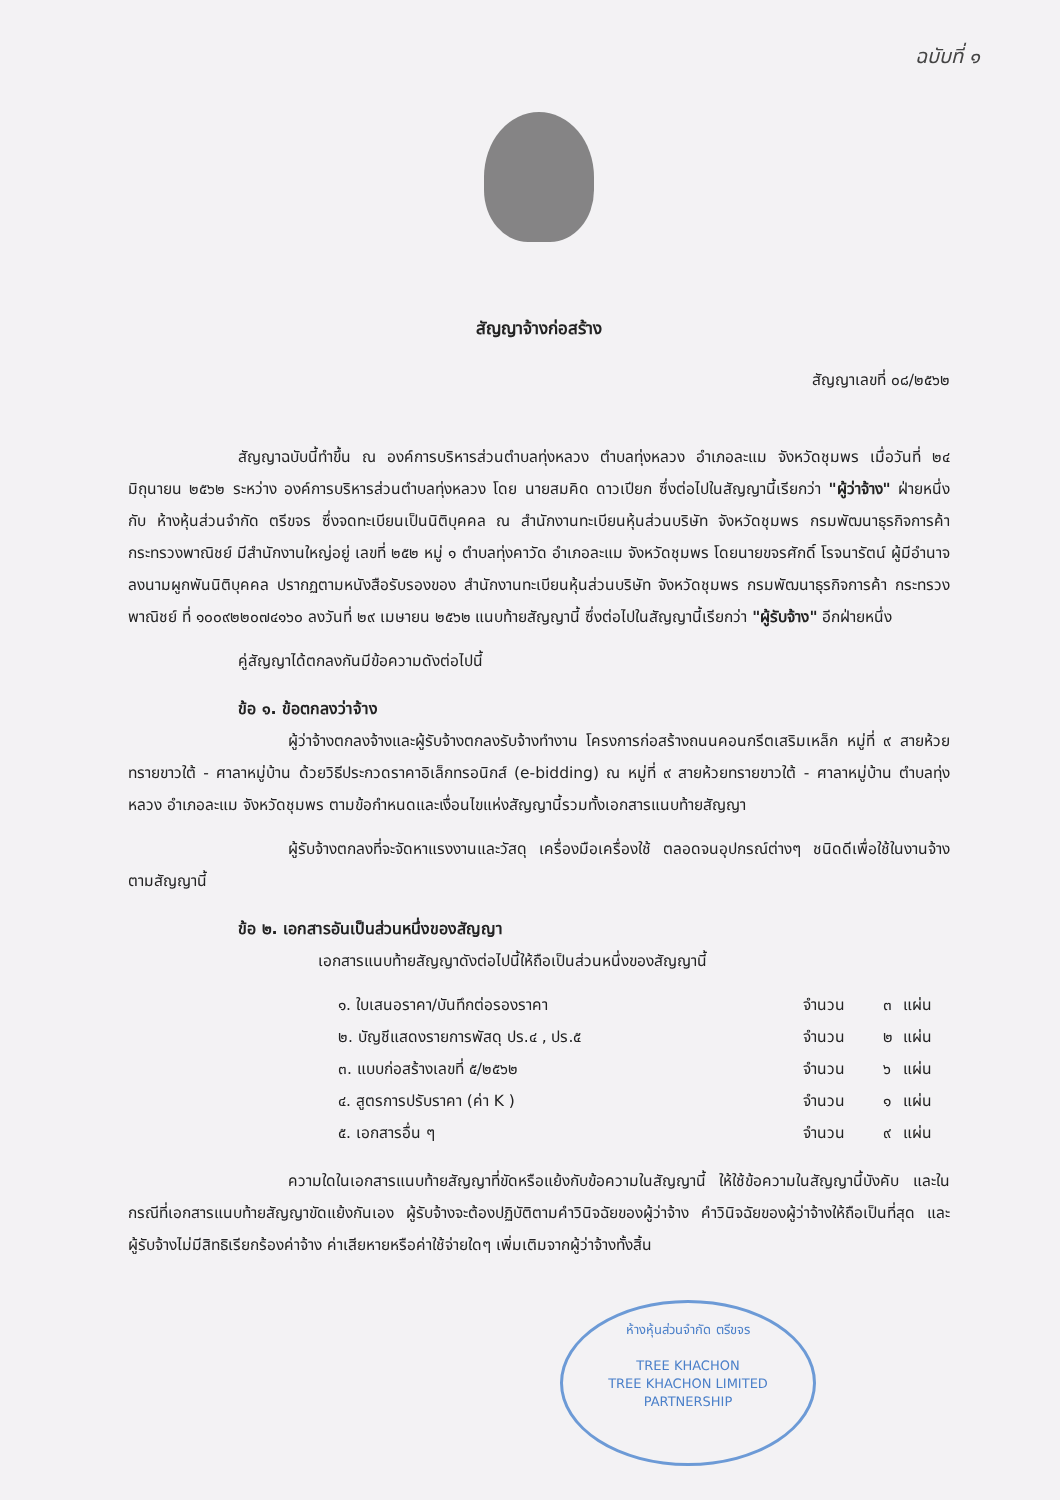ฉบับที่ ๑
สัญญาจ้างก่อสร้าง
สัญญาเลขที่ ๐๘/๒๕๖๒
สัญญาฉบับนี้ทำขึ้น ณ องค์การบริหารส่วนตำบลทุ่งหลวง ตำบลทุ่งหลวง อำเภอละแม จังหวัดชุมพร เมื่อวันที่ ๒๔ มิถุนายน ๒๕๖๒ ระหว่าง องค์การบริหารส่วนตำบลทุ่งหลวง โดย นายสมคิด ดาวเปียก ซึ่งต่อไปในสัญญานี้เรียกว่า "ผู้ว่าจ้าง" ฝ่ายหนึ่ง กับ ห้างหุ้นส่วนจำกัด ตรีขจร ซึ่งจดทะเบียนเป็นนิติบุคคล ณ สำนักงานทะเบียนหุ้นส่วนบริษัท จังหวัดชุมพร กรมพัฒนาธุรกิจการค้า กระทรวงพาณิชย์ มีสำนักงานใหญ่อยู่ เลขที่ ๒๕๒ หมู่ ๑ ตำบลทุ่งคาวัด อำเภอละแม จังหวัดชุมพร โดยนายขจรศักดิ์ โรจนารัตน์ ผู้มีอำนาจลงนามผูกพันนิติบุคคล ปรากฏตามหนังสือรับรองของ สำนักงานทะเบียนหุ้นส่วนบริษัท จังหวัดชุมพร กรมพัฒนาธุรกิจการค้า กระทรวงพาณิชย์ ที่ ๑๐๐๙๒๒๐๗๔๑๖๐ ลงวันที่ ๒๙ เมษายน ๒๕๖๒ แนบท้ายสัญญานี้ ซึ่งต่อไปในสัญญานี้เรียกว่า "ผู้รับจ้าง" อีกฝ่ายหนึ่ง
คู่สัญญาได้ตกลงกันมีข้อความดังต่อไปนี้
ข้อ ๑. ข้อตกลงว่าจ้าง
ผู้ว่าจ้างตกลงจ้างและผู้รับจ้างตกลงรับจ้างทำงาน โครงการก่อสร้างถนนคอนกรีตเสริมเหล็ก หมู่ที่ ๙ สายห้วยทรายขาวใต้ - ศาลาหมู่บ้าน ด้วยวิธีประกวดราคาอิเล็กทรอนิกส์ (e-bidding) ณ หมู่ที่ ๙ สายห้วยทรายขาวใต้ - ศาลาหมู่บ้าน ตำบลทุ่งหลวง อำเภอละแม จังหวัดชุมพร ตามข้อกำหนดและเงื่อนไขแห่งสัญญานี้รวมทั้งเอกสารแนบท้ายสัญญา
ผู้รับจ้างตกลงที่จะจัดหาแรงงานและวัสดุ เครื่องมือเครื่องใช้ ตลอดจนอุปกรณ์ต่างๆ ชนิดดีเพื่อใช้ในงานจ้างตามสัญญานี้
ข้อ ๒. เอกสารอันเป็นส่วนหนึ่งของสัญญา
เอกสารแนบท้ายสัญญาดังต่อไปนี้ให้ถือเป็นส่วนหนึ่งของสัญญานี้
| ๑. ใบเสนอราคา/บันทึกต่อรองราคา | จำนวน | ๓ | แผ่น |
| ๒. บัญชีแสดงรายการพัสดุ ปร.๔ , ปร.๕ | จำนวน | ๒ | แผ่น |
| ๓. แบบก่อสร้างเลขที่ ๕/๒๕๖๒ | จำนวน | ๖ | แผ่น |
| ๔. สูตรการปรับราคา (ค่า K ) | จำนวน | ๑ | แผ่น |
| ๕. เอกสารอื่น ๆ | จำนวน | ๙ | แผ่น |
ความใดในเอกสารแนบท้ายสัญญาที่ขัดหรือแย้งกับข้อความในสัญญานี้ ให้ใช้ข้อความในสัญญานี้บังคับ และในกรณีที่เอกสารแนบท้ายสัญญาขัดแย้งกันเอง ผู้รับจ้างจะต้องปฏิบัติตามคำวินิจฉัยของผู้ว่าจ้าง คำวินิจฉัยของผู้ว่าจ้างให้ถือเป็นที่สุด และผู้รับจ้างไม่มีสิทธิเรียกร้องค่าจ้าง ค่าเสียหายหรือค่าใช้จ่ายใดๆ เพิ่มเติมจากผู้ว่าจ้างทั้งสิ้น
ห้างหุ้นส่วนจำกัด ตรีขจร
TREE KHACHON
TREE KHACHON LIMITED PARTNERSHIP